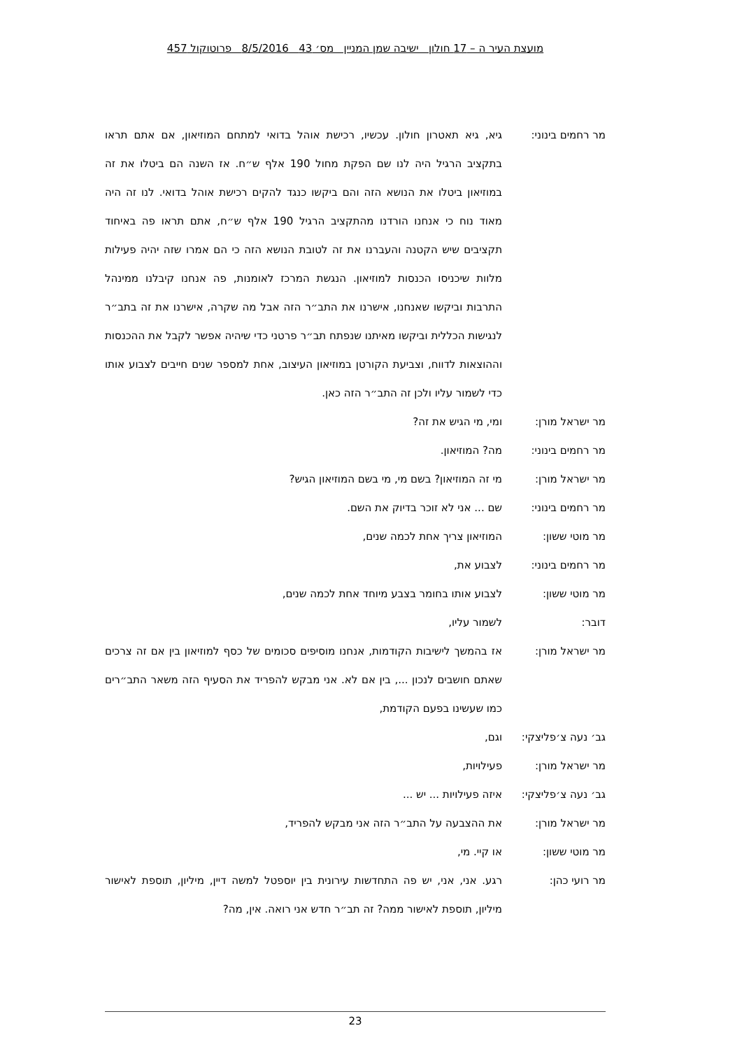מועצת העיר ה – 17 חולון ישיבה שמן המניין מס׳ 43 8/5/2016 פרוטוקול 457
מר רחמים בינוני: גיא, גיא תאטרון חולון. עכשיו, רכישת אוהל בדואי למתחם המוזיאון, אם אתם תראו בתקציב הרגיל היה לנו שם הפקת מחול 190 אלף ש״ח. אז השנה הם ביטלו את זה במוזיאון ביטלו את הנושא הזה והם ביקשו כנגד להקים רכישת אוהל בדואי. לנו זה היה מאוד נוח כי אנחנו הורדנו מהתקציב הרגיל 190 אלף ש״ח, אתם תראו פה באיחוד תקציבים שיש הקטנה והעברנו את זה לטובת הנושא הזה כי הם אמרו שזה יהיה פעילות מלוות שיכניסו הכנסות למוזיאון. הנגשת המרכז לאומנות, פה אנחנו קיבלנו ממינהל התרבות וביקשו שאנחנו, אישרנו את התב״ר הזה אבל מה שקרה, אישרנו את זה בתב״ר לנגישות הכללית וביקשו מאיתנו שנפתח תב״ר פרטני כדי שיהיה אפשר לקבל את ההכנסות וההוצאות לדווח, וצביעת הקורטן במוזיאון העיצוב, אחת למספר שנים חייבים לצבוע אותו כדי לשמור עליו ולכן זה התב״ר הזה כאן.
מר ישראל מורן: ומי, מי הגיש את זה?
מר רחמים בינוני: מה? המוזיאון.
מר ישראל מורן: מי זה המוזיאון? בשם מי, מי בשם המוזיאון הגיש?
מר רחמים בינוני: שם ... אני לא זוכר בדיוק את השם.
מר מוטי ששון: המוזיאון צריך אחת לכמה שנים,
מר רחמים בינוני: לצבוע את,
מר מוטי ששון: לצבוע אותו בחומר בצבע מיוחד אחת לכמה שנים,
דובר: לשמור עליו,
מר ישראל מורן: אז בהמשך לישיבות הקודמות, אנחנו מוסיפים סכומים של כסף למוזיאון בין אם זה צרכים שאתם חושבים לנכון ..., בין אם לא. אני מבקש להפריד את הסעיף הזה משאר התב״רים כמו שעשינו בפעם הקודמת,
גב׳ נעה צ׳פליצקי:
וגם,
מר ישראל מורן: פעילויות,
גב׳ נעה צ׳פליצקי:
איזה פעילויות ... יש ...
מר ישראל מורן: את ההצבעה על התב״ר הזה אני מבקש להפריד,
מר מוטי ששון: או קיי. מי,
מר רועי כהן: רגע. אני, אני, יש פה התחדשות עירונית בין יוספטל למשה דיין, מיליון, תוספת לאישור מיליון, תוספת לאישור ממה? זה תב״ר חדש אני רואה. אין, מה?
23